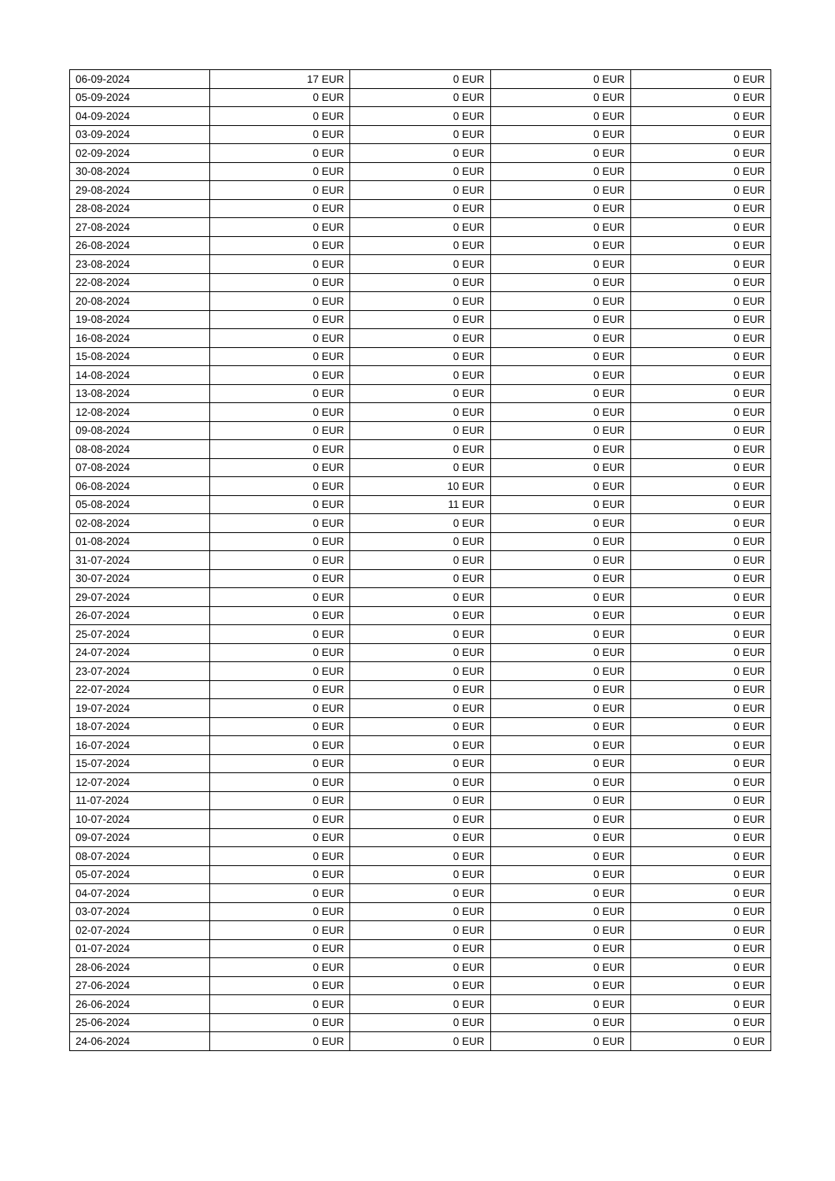| 06-09-2024 | 17 EUR | 0 EUR | 0 EUR | 0 EUR |
| 05-09-2024 | 0 EUR | 0 EUR | 0 EUR | 0 EUR |
| 04-09-2024 | 0 EUR | 0 EUR | 0 EUR | 0 EUR |
| 03-09-2024 | 0 EUR | 0 EUR | 0 EUR | 0 EUR |
| 02-09-2024 | 0 EUR | 0 EUR | 0 EUR | 0 EUR |
| 30-08-2024 | 0 EUR | 0 EUR | 0 EUR | 0 EUR |
| 29-08-2024 | 0 EUR | 0 EUR | 0 EUR | 0 EUR |
| 28-08-2024 | 0 EUR | 0 EUR | 0 EUR | 0 EUR |
| 27-08-2024 | 0 EUR | 0 EUR | 0 EUR | 0 EUR |
| 26-08-2024 | 0 EUR | 0 EUR | 0 EUR | 0 EUR |
| 23-08-2024 | 0 EUR | 0 EUR | 0 EUR | 0 EUR |
| 22-08-2024 | 0 EUR | 0 EUR | 0 EUR | 0 EUR |
| 20-08-2024 | 0 EUR | 0 EUR | 0 EUR | 0 EUR |
| 19-08-2024 | 0 EUR | 0 EUR | 0 EUR | 0 EUR |
| 16-08-2024 | 0 EUR | 0 EUR | 0 EUR | 0 EUR |
| 15-08-2024 | 0 EUR | 0 EUR | 0 EUR | 0 EUR |
| 14-08-2024 | 0 EUR | 0 EUR | 0 EUR | 0 EUR |
| 13-08-2024 | 0 EUR | 0 EUR | 0 EUR | 0 EUR |
| 12-08-2024 | 0 EUR | 0 EUR | 0 EUR | 0 EUR |
| 09-08-2024 | 0 EUR | 0 EUR | 0 EUR | 0 EUR |
| 08-08-2024 | 0 EUR | 0 EUR | 0 EUR | 0 EUR |
| 07-08-2024 | 0 EUR | 0 EUR | 0 EUR | 0 EUR |
| 06-08-2024 | 0 EUR | 10 EUR | 0 EUR | 0 EUR |
| 05-08-2024 | 0 EUR | 11 EUR | 0 EUR | 0 EUR |
| 02-08-2024 | 0 EUR | 0 EUR | 0 EUR | 0 EUR |
| 01-08-2024 | 0 EUR | 0 EUR | 0 EUR | 0 EUR |
| 31-07-2024 | 0 EUR | 0 EUR | 0 EUR | 0 EUR |
| 30-07-2024 | 0 EUR | 0 EUR | 0 EUR | 0 EUR |
| 29-07-2024 | 0 EUR | 0 EUR | 0 EUR | 0 EUR |
| 26-07-2024 | 0 EUR | 0 EUR | 0 EUR | 0 EUR |
| 25-07-2024 | 0 EUR | 0 EUR | 0 EUR | 0 EUR |
| 24-07-2024 | 0 EUR | 0 EUR | 0 EUR | 0 EUR |
| 23-07-2024 | 0 EUR | 0 EUR | 0 EUR | 0 EUR |
| 22-07-2024 | 0 EUR | 0 EUR | 0 EUR | 0 EUR |
| 19-07-2024 | 0 EUR | 0 EUR | 0 EUR | 0 EUR |
| 18-07-2024 | 0 EUR | 0 EUR | 0 EUR | 0 EUR |
| 16-07-2024 | 0 EUR | 0 EUR | 0 EUR | 0 EUR |
| 15-07-2024 | 0 EUR | 0 EUR | 0 EUR | 0 EUR |
| 12-07-2024 | 0 EUR | 0 EUR | 0 EUR | 0 EUR |
| 11-07-2024 | 0 EUR | 0 EUR | 0 EUR | 0 EUR |
| 10-07-2024 | 0 EUR | 0 EUR | 0 EUR | 0 EUR |
| 09-07-2024 | 0 EUR | 0 EUR | 0 EUR | 0 EUR |
| 08-07-2024 | 0 EUR | 0 EUR | 0 EUR | 0 EUR |
| 05-07-2024 | 0 EUR | 0 EUR | 0 EUR | 0 EUR |
| 04-07-2024 | 0 EUR | 0 EUR | 0 EUR | 0 EUR |
| 03-07-2024 | 0 EUR | 0 EUR | 0 EUR | 0 EUR |
| 02-07-2024 | 0 EUR | 0 EUR | 0 EUR | 0 EUR |
| 01-07-2024 | 0 EUR | 0 EUR | 0 EUR | 0 EUR |
| 28-06-2024 | 0 EUR | 0 EUR | 0 EUR | 0 EUR |
| 27-06-2024 | 0 EUR | 0 EUR | 0 EUR | 0 EUR |
| 26-06-2024 | 0 EUR | 0 EUR | 0 EUR | 0 EUR |
| 25-06-2024 | 0 EUR | 0 EUR | 0 EUR | 0 EUR |
| 24-06-2024 | 0 EUR | 0 EUR | 0 EUR | 0 EUR |